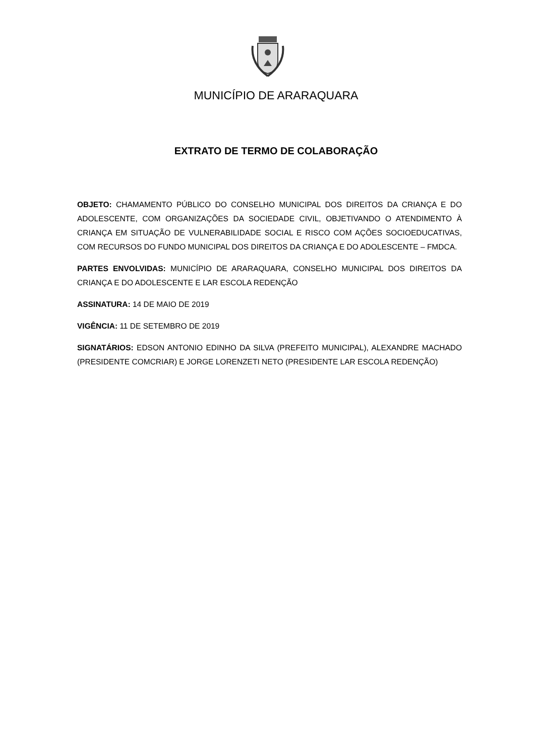MUNICÍPIO DE ARARAQUARA
EXTRATO DE TERMO DE COLABORAÇÃO
OBJETO: CHAMAMENTO PÚBLICO DO CONSELHO MUNICIPAL DOS DIREITOS DA CRIANÇA E DO ADOLESCENTE, COM ORGANIZAÇÕES DA SOCIEDADE CIVIL, OBJETIVANDO O ATENDIMENTO À CRIANÇA EM SITUAÇÃO DE VULNERABILIDADE SOCIAL E RISCO COM AÇÕES SOCIOEDUCATIVAS, COM RECURSOS DO FUNDO MUNICIPAL DOS DIREITOS DA CRIANÇA E DO ADOLESCENTE – FMDCA.
PARTES ENVOLVIDAS: MUNICÍPIO DE ARARAQUARA, CONSELHO MUNICIPAL DOS DIREITOS DA CRIANÇA E DO ADOLESCENTE E LAR ESCOLA REDENÇÃO
ASSINATURA: 14 DE MAIO DE 2019
VIGÊNCIA: 11 DE SETEMBRO DE 2019
SIGNATÁRIOS: EDSON ANTONIO EDINHO DA SILVA (PREFEITO MUNICIPAL), ALEXANDRE MACHADO (PRESIDENTE COMCRIAR) E JORGE LORENZETI NETO (PRESIDENTE LAR ESCOLA REDENÇÃO)